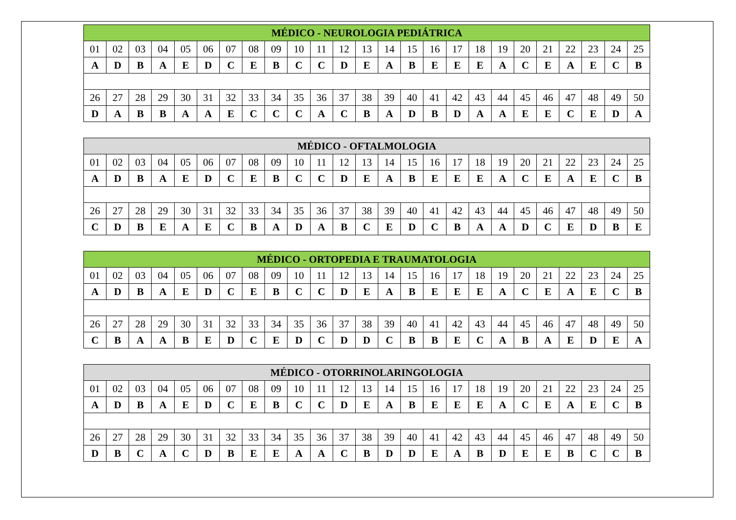| MÉDICO - NEUROLOGIA PEDIÁTRICA | | | | | | | | | | | | | | | | | | | | | | | | |
| --- | --- | --- | --- | --- | --- | --- | --- | --- | --- | --- | --- | --- | --- | --- | --- | --- | --- | --- | --- | --- | --- | --- | --- | --- |
| 01 | 02 | 03 | 04 | 05 | 06 | 07 | 08 | 09 | 10 | 11 | 12 | 13 | 14 | 15 | 16 | 17 | 18 | 19 | 20 | 21 | 22 | 23 | 24 | 25 |
| A | D | B | A | E | D | C | E | B | C | C | D | E | A | B | E | E | E | A | C | E | A | E | C | B |
| 26 | 27 | 28 | 29 | 30 | 31 | 32 | 33 | 34 | 35 | 36 | 37 | 38 | 39 | 40 | 41 | 42 | 43 | 44 | 45 | 46 | 47 | 48 | 49 | 50 |
| D | A | B | B | A | A | E | C | C | C | A | C | B | A | D | B | D | A | A | E | E | C | E | D | A |
| MÉDICO - OFTALMOLOGIA | | | | | | | | | | | | | | | | | | | | | | | | |
| --- | --- | --- | --- | --- | --- | --- | --- | --- | --- | --- | --- | --- | --- | --- | --- | --- | --- | --- | --- | --- | --- | --- | --- | --- |
| 01 | 02 | 03 | 04 | 05 | 06 | 07 | 08 | 09 | 10 | 11 | 12 | 13 | 14 | 15 | 16 | 17 | 18 | 19 | 20 | 21 | 22 | 23 | 24 | 25 |
| A | D | B | A | E | D | C | E | B | C | C | D | E | A | B | E | E | E | A | C | E | A | E | C | B |
| 26 | 27 | 28 | 29 | 30 | 31 | 32 | 33 | 34 | 35 | 36 | 37 | 38 | 39 | 40 | 41 | 42 | 43 | 44 | 45 | 46 | 47 | 48 | 49 | 50 |
| C | D | B | E | A | E | C | B | A | D | A | B | C | E | D | C | B | A | A | D | C | E | D | B | E |
| MÉDICO - ORTOPEDIA E TRAUMATOLOGIA | | | | | | | | | | | | | | | | | | | | | | | | |
| --- | --- | --- | --- | --- | --- | --- | --- | --- | --- | --- | --- | --- | --- | --- | --- | --- | --- | --- | --- | --- | --- | --- | --- | --- |
| 01 | 02 | 03 | 04 | 05 | 06 | 07 | 08 | 09 | 10 | 11 | 12 | 13 | 14 | 15 | 16 | 17 | 18 | 19 | 20 | 21 | 22 | 23 | 24 | 25 |
| A | D | B | A | E | D | C | E | B | C | C | D | E | A | B | E | E | E | A | C | E | A | E | C | B |
| 26 | 27 | 28 | 29 | 30 | 31 | 32 | 33 | 34 | 35 | 36 | 37 | 38 | 39 | 40 | 41 | 42 | 43 | 44 | 45 | 46 | 47 | 48 | 49 | 50 |
| C | B | A | A | B | E | D | C | E | D | C | D | D | C | B | B | E | C | A | B | A | E | D | E | A |
| MÉDICO - OTORRINOLARINGOLOGIA | | | | | | | | | | | | | | | | | | | | | | | | |
| --- | --- | --- | --- | --- | --- | --- | --- | --- | --- | --- | --- | --- | --- | --- | --- | --- | --- | --- | --- | --- | --- | --- | --- | --- |
| 01 | 02 | 03 | 04 | 05 | 06 | 07 | 08 | 09 | 10 | 11 | 12 | 13 | 14 | 15 | 16 | 17 | 18 | 19 | 20 | 21 | 22 | 23 | 24 | 25 |
| A | D | B | A | E | D | C | E | B | C | C | D | E | A | B | E | E | E | A | C | E | A | E | C | B |
| 26 | 27 | 28 | 29 | 30 | 31 | 32 | 33 | 34 | 35 | 36 | 37 | 38 | 39 | 40 | 41 | 42 | 43 | 44 | 45 | 46 | 47 | 48 | 49 | 50 |
| D | B | C | A | C | D | B | E | E | A | A | C | B | D | D | E | A | B | D | E | E | B | C | C | B |